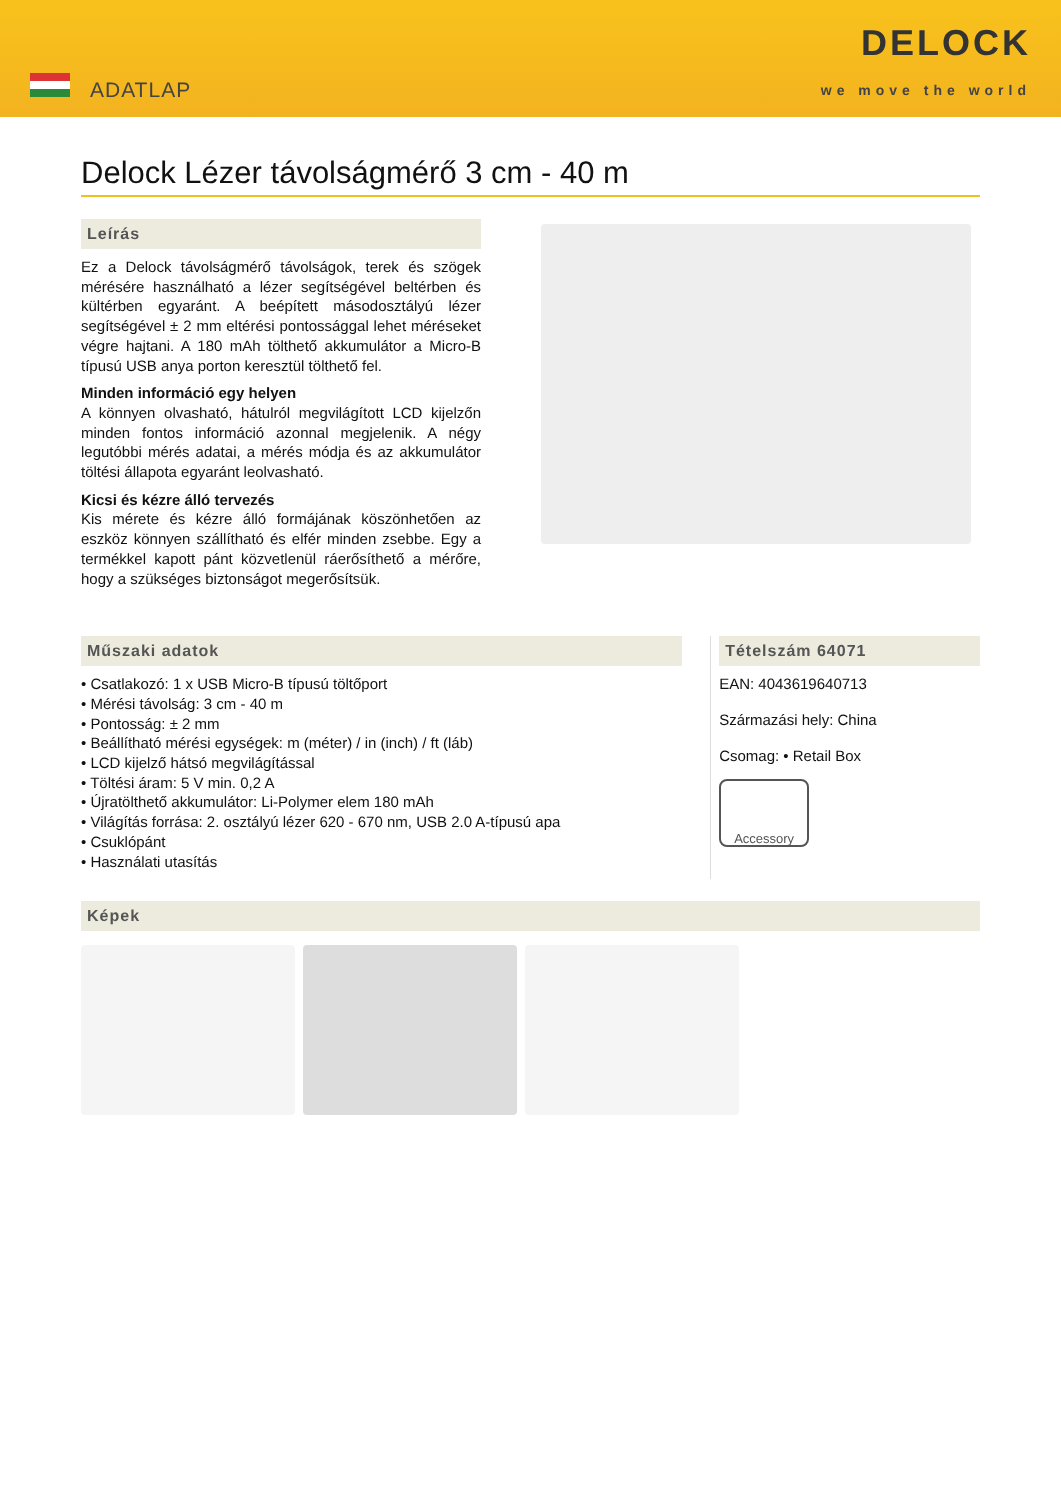ADATLAP
DELOCK
we move the world
Delock Lézer távolságmérő 3 cm - 40 m
Leírás
Ez a Delock távolságmérő távolságok, terek és szögek mérésére használható a lézer segítségével beltérben és kültérben egyaránt. A beépített másodosztályú lézer segítségével ± 2 mm eltérési pontossággal lehet méréseket végre hajtani. A 180 mAh tölthető akkumulátor a Micro-B típusú USB anya porton keresztül tölthető fel.
Minden információ egy helyen
A könnyen olvasható, hátulról megvilágított LCD kijelzőn minden fontos információ azonnal megjelenik. A négy legutóbbi mérés adatai, a mérés módja és az akkumulátor töltési állapota egyaránt leolvasható.
Kicsi és kézre álló tervezés
Kis mérete és kézre álló formájának köszönhetően az eszköz könnyen szállítható és elfér minden zsebbe. Egy a termékkel kapott pánt közvetlenül ráerősíthető a mérőre, hogy a szükséges biztonságot megerősítsük.
Műszaki adatok
• Csatlakozó: 1 x USB Micro-B típusú töltőport
• Mérési távolság: 3 cm - 40 m
• Pontosság: ± 2 mm
• Beállítható mérési egységek: m (méter) / in (inch) / ft (láb)
• LCD kijelző hátsó megvilágítással
• Töltési áram: 5 V min. 0,2 A
• Újratölthető akkumulátor: Li-Polymer elem 180 mAh
• Világítás forrása: 2. osztályú lézer 620 - 670 nm, USB 2.0 A-típusú apa
• Csuklópánt
• Használati utasítás
Tételszám 64071
EAN: 4043619640713
Származási hely: China
Csomag: • Retail Box
Accessory
Képek